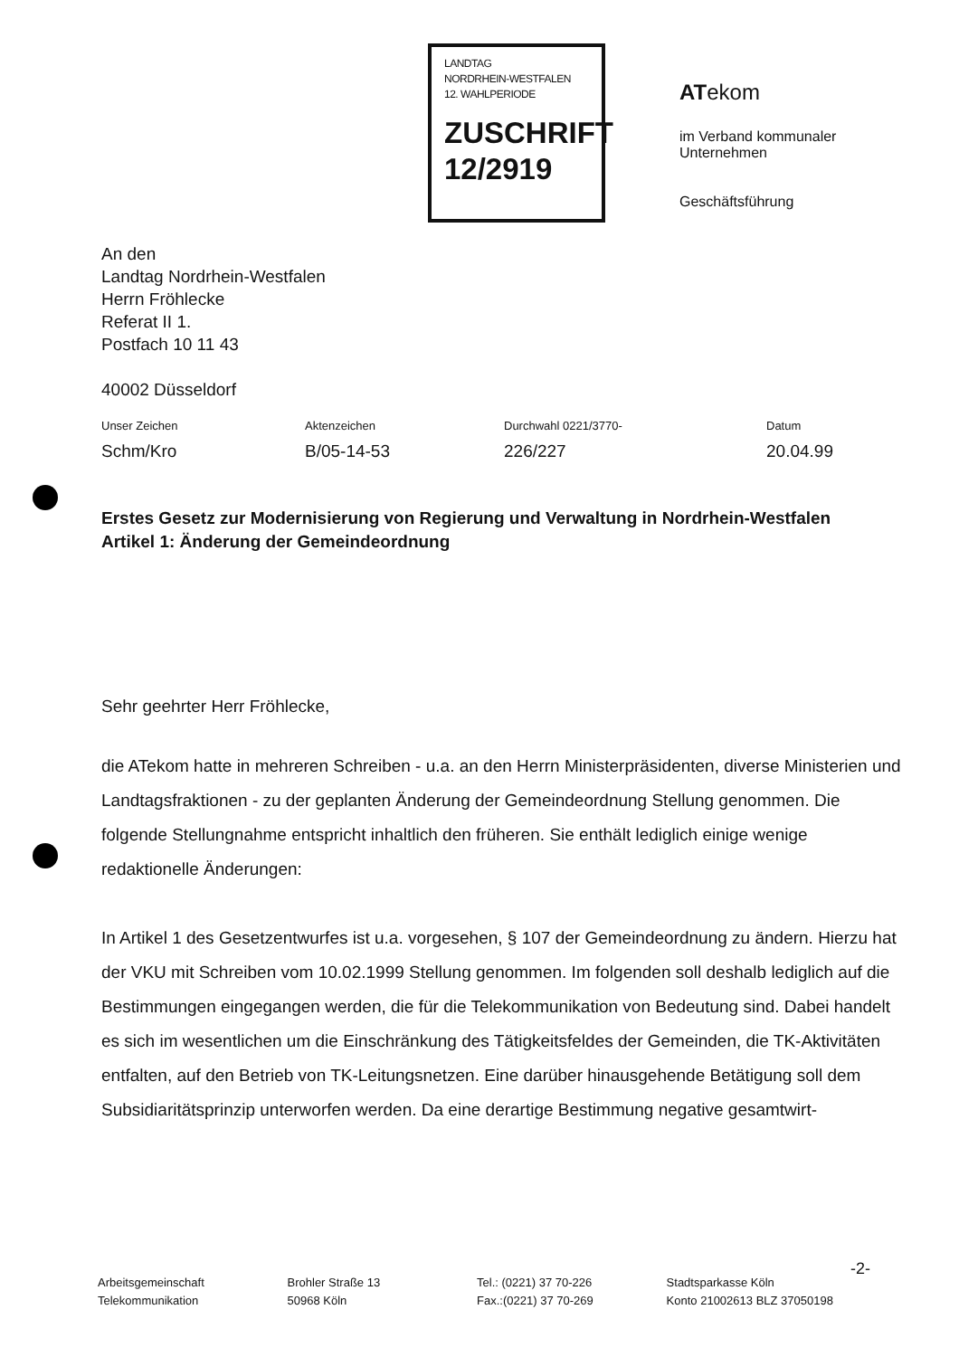LANDTAG
NORDRHEIN-WESTFALEN
12. WAHLPERIODE
ZUSCHRIFT
12/2919
ATekom
im Verband kommunaler
Unternehmen
Geschäftsführung
An den
Landtag Nordrhein-Westfalen
Herrn Fröhlecke
Referat II 1.
Postfach 10 11 43
40002 Düsseldorf
| Unser Zeichen | Aktenzeichen | Durchwahl 0221/3770- | Datum |
| --- | --- | --- | --- |
| Schm/Kro | B/05-14-53 | 226/227 | 20.04.99 |
Erstes Gesetz zur Modernisierung von Regierung und Verwaltung in Nordrhein-Westfalen
Artikel 1: Änderung der Gemeindeordnung
Sehr geehrter Herr Fröhlecke,
die ATekom hatte in mehreren Schreiben - u.a. an den Herrn Ministerpräsidenten, diverse Ministerien und Landtagsfraktionen - zu der geplanten Änderung der Gemeindeordnung Stellung genommen. Die folgende Stellungnahme entspricht inhaltlich den früheren. Sie enthält lediglich einige wenige redaktionelle Änderungen:
In Artikel 1 des Gesetzentwurfes ist u.a. vorgesehen, § 107 der Gemeindeordnung zu ändern. Hierzu hat der VKU mit Schreiben vom 10.02.1999 Stellung genommen. Im folgenden soll deshalb lediglich auf die Bestimmungen eingegangen werden, die für die Telekommunikation von Bedeutung sind. Dabei handelt es sich im wesentlichen um die Einschränkung des Tätigkeitsfeldes der Gemeinden, die TK-Aktivitäten entfalten, auf den Betrieb von TK-Leitungsnetzen. Eine darüber hinausgehende Betätigung soll dem Subsidiaritätsprinzip unterworfen werden. Da eine derartige Bestimmung negative gesamtwirt-
-2-
Arbeitsgemeinschaft
Telekommunikation
Brohler Straße 13
50968 Köln
Tel.: (0221) 37 70-226
Fax.:(0221) 37 70-269
Stadtsparkasse Köln
Konto 21002613 BLZ 37050198